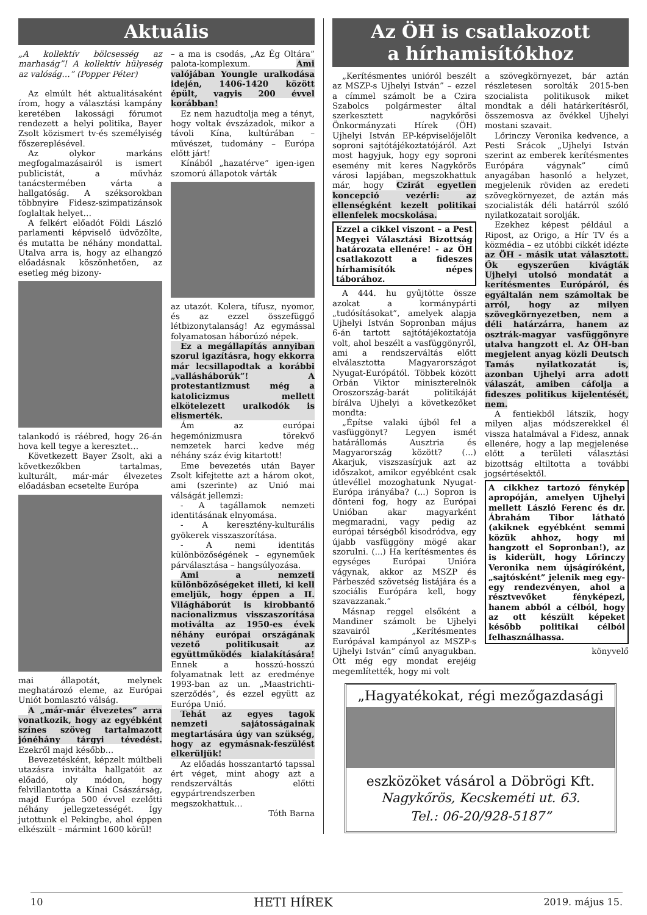Aktuális
„A kollektív bölcsesség az marhaság”! A kollektív hülyeség az valóság…” (Popper Péter)
Az elmúlt hét aktualitásaként írom, hogy a választási kampány keretében lakossági fórumot rendezett a helyi politika, Bayer Zsolt közismert tv-és személyiség főszereplésével.
Az olykor markáns megfogalmazásairól is ismert publicistát, a művház tanácstermében várta a hallgatóság. A széksorokban többnyire Fidesz-szimpatizánsok foglaltak helyet…
A felkért előadót Földi László parlamenti képviselő üdvözölte, és mutatta be néhány mondattal. Utalva arra is, hogy az elhangzó előadásnak köszönhetően, az esetleg még bizony-
talankodó is ráébred, hogy 26-án hova kell tegye a keresztet…
Következett Bayer Zsolt, aki a következőkben tartalmas, kulturált, már-már élvezetes előadásban ecsetelte Európa
mai állapotát, melynek meghatározó eleme, az Európai Uniót bomlasztó válság.
A „már-már élvezetes” arra vonatkozik, hogy az egyébként színes szöveg tartalmazott jónéhány tárgyi tévedést. Ezekről majd később…
Bevezetésként, képzelt múltbeli utazásra invitálta hallgatóit az előadó, oly módon, hogy felvillantotta a Kínai Császárság, majd Európa 500 évvel ezelőtti néhány jellegzetességét. Így jutottunk el Pekingbe, ahol éppen elkészült – mármint 1600 körül!
– a ma is csodás, „Az Ég Oltára” palota-komplexum. Ami valójában Youngle uralkodása idején, 1406-1420 között épült, vagyis 200 évvel korábban!
Ez nem hazudtolja meg a tényt, hogy voltak évszázadok, mikor a távoli Kína, kultúrában – művészet, tudomány – Európa előtt járt!
Kínából „hazatérve” igen-igen szomorú állapotok várták
az utazót. Kolera, tífusz, nyomor, és az ezzel összefüggő létbizonytalanság! Az egymással folyamatosan háborúzó népek.
Ez a megállapítás annyiban szorul igazításra, hogy ekkorra már lecsillapodtak a korábbi „vallásháborúk”! A protestantizmust még a katolicizmus mellett elkötelezett uralkodók is elismerték.
Ám az európai hegemónizmusra törekvő nemzetek harci kedve még néhány száz évig kitartott!
Eme bevezetés után Bayer Zsolt kifejtette azt a három okot, ami (szerinte) az Unió mai válságát jellemzi:
- A tagállamok nemzeti identitásának elnyomása.
- A keresztény-kulturális gyökerek visszaszorítása.
- A nemi identitás különbözőségének – egyneműek párválasztása – hangsúlyozása.
Ami a nemzeti különbözőségeket illeti, ki kell emeljük, hogy éppen a II. Világháborút is kirobbantó nacionalizmus visszaszorítása motiválta az 1950-es évek néhány európai országának vezető politikusait az együttműködés kialakítására! Ennek a hosszú-hosszú folyamatnak lett az eredménye 1993-ban az un. „Maastrichti-szerződés”, és ezzel együtt az Európa Unió.
Tehát az egyes tagok nemzeti sajátosságainak megtartására úgy van szükség, hogy az egymásnak-feszülést elkerüljük!
Az előadás hosszantartó tapssal ért véget, mint ahogy azt a rendszerváltás előtti egypártrendszerben megszokhattuk…
Tóth Barna
Az ÖH is csatlakozott
a hírhamisítókhoz
„Kerítésmentes unióról beszélt az MSZP-s Ujhelyi István” – ezzel a címmel számolt be a Czira Szabolcs polgármester által szerkesztett nagykőrösi Önkormányzati Hírek (ÖH) Ujhelyi István EP-képviselőjelölt soproni sajtótájékoztatójáról. Azt most hagyjuk, hogy egy soproni esemény mit keres Nagykőrös városi lapjában, megszokhattuk már, hogy Czirát egyetlen koncepció vezérli: az ellenségként kezelt politikai ellenfelek mocskolása.
Ezzel a cikkel viszont – a Pest Megyei Választási Bizottság határozata ellenére! - az ÖH csatlakozott a fideszes hírhamisítók népes táborához.
A 444. hu gyűjtötte össze azokat a kormánypárti „tudósításokat”, amelyek alapja Ujhelyi István Sopronban május 6-án tartott sajtótájékoztatója volt, ahol beszélt a vasfüggönyről, ami a rendszerváltás előtt elválasztotta Magyarországot Nyugat-Európától. Többek között Orbán Viktor miniszterelnök Oroszország-barát politikáját bírálva Ujhelyi a következőket mondta:
„Építse valaki újból fel a vasfüggönyt? Legyen ismét határállomás Ausztria és Magyarország között? (...) Akarjuk, viszszasírjuk azt az időszakot, amikor egyébként csak útlevéllel mozoghatunk Nyugat-Európa irányába? (...) Sopron is dönteni fog, hogy az Európai Unióban akar magyarként megmaradni, vagy pedig az európai térségből kisodródva, egy újabb vasfüggöny mögé akar szorulni. (...) Ha kerítésmentes és egységes Európai Unióra vágynak, akkor az MSZP és Párbeszéd szövetség listájára és a szociális Európára kell, hogy szavazzanak.”
Másnap reggel elsőként a Mandiner számolt be Ujhelyi szavairól „Kerítésmentes Európával kampányol az MSZP-s Ujhelyi István” című anyagukban. Ott még egy mondat erejéig megemlítették, hogy mi volt
a szövegkörnyezet, bár aztán részletesen sorolták 2015-ben szocialista politikusok miket mondtak a déli határkerítésről, összemosva az övékkel Ujhelyi mostani szavait.
Lőrinczy Veronika kedvence, a Pesti Srácok „Ujhelyi István szerint az emberek kerítésmentes Európára vágynak” című anyagában hasonló a helyzet, megjelenik röviden az eredeti szövegkörnyezet, de aztán más szocialisták déli határról szóló nyilatkozatait sorolják.
Ezekhez képest például a Ripost, az Origo, a Hír TV és a közmédia – ez utóbbi cikkét idézte az ÖH - másik utat választott. Ők egyszerűen kivágták Ujhelyi utolsó mondatát a kerítésmentes Európáról, és egyáltalán nem számoltak be arról, hogy az milyen szövegkörnyezetben, nem a déli határzárra, hanem az osztrák-magyar vasfüggönyre utalva hangzott el. Az ÖH-ban megjelent anyag közli Deutsch Tamás nyilatkozatát is, azonban Ujhelyi arra adott válaszát, amiben cáfolja a fideszes politikus kijelentését, nem.
A fentiekből látszik, hogy milyen aljas módszerekkel él vissza hatalmával a Fidesz, annak ellenére, hogy a lap megjelenése előtt a területi választási bizottság eltiltotta a további jogsértésektől.
A cikkhez tartozó fénykép apropóján, amelyen Ujhelyi mellett László Ferenc és dr. Ábrahám Tibor látható (akiknek egyébként semmi közük ahhoz, hogy mi hangzott el Sopronban!), az is kiderült, hogy Lőrinczy Veronika nem újságíróként, „sajtósként” jelenik meg egy-egy rendezvényen, ahol a résztvevőket fényképezi, hanem abból a célból, hogy az ott készült képeket később politikai célból felhasználhassa.
könyvelő
„Hagyatékokat, régi mezőgazdasági
eszközöket vásárol a Döbrögi Kft.
Nagykőrös, Kecskeméti ut. 63.
Tel.: 06-20/928-5187”
10 HETI HÍREK 2019. május 15.